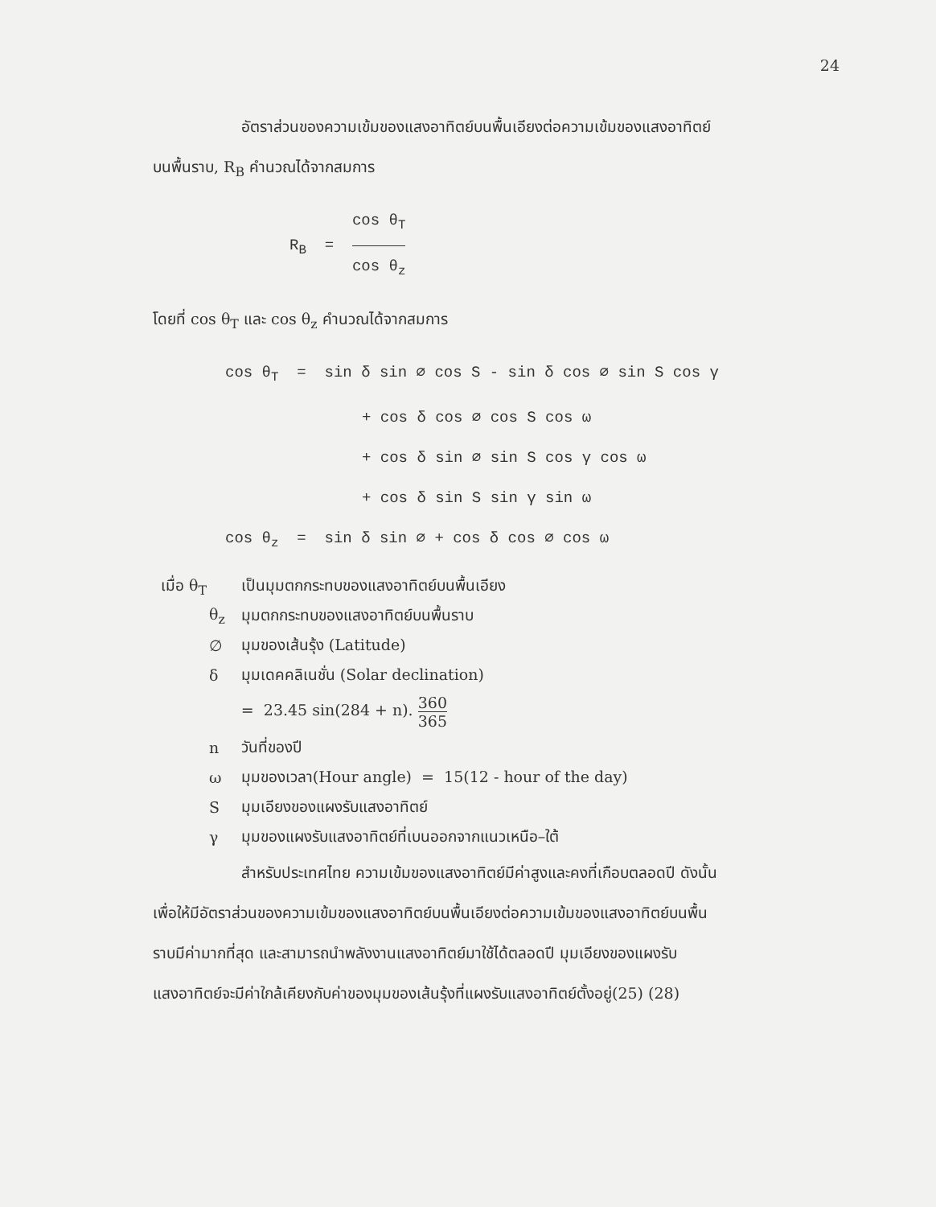24
อัตราส่วนของความเข้มของแสงอาทิตย์บนพื้นเอียงต่อความเข้มของแสงอาทิตย์
บนพื้นราบ, R<sub>B</sub> คำนวณได้จากสมการ
R<sub>B</sub> = cos θ<sub>T</sub> cos θ<sub>z</sub>
โดยที่ cos θ<sub>T</sub> และ cos θ<sub>z</sub> คำนวณได้จากสมการ
cos θ<sub>T</sub> = sin δ sin ∅ cos S - sin δ cos ∅ sin S cos γ
+ cos δ cos ∅ cos S cos ω
+ cos δ sin ∅ sin S cos γ cos ω
+ cos δ sin S sin γ sin ω
cos θ<sub>z</sub> = sin δ sin ∅ + cos δ cos ∅ cos ω
| เมื่อ θ<sub>T</sub> | เป็นมุมตกกระทบของแสงอาทิตย์บนพื้นเอียง |
| θ<sub>z</sub> | มุมตกกระทบของแสงอาทิตย์บนพื้นราบ |
| ∅ | มุมของเส้นรุ้ง (Latitude) |
| δ | มุมเดคคลิเนชั่น (Solar declination) |
| | = 23.45 sin(284 + n). 360 365 |
| n | วันที่ของปี |
| ω | มุมของเวลา(Hour angle) = 15(12 - hour of the day) |
| S | มุมเอียงของแผงรับแสงอาทิตย์ |
| γ | มุมของแผงรับแสงอาทิตย์ที่เบนออกจากแนวเหนือ–ใต้ |
สำหรับประเทศไทย ความเข้มของแสงอาทิตย์มีค่าสูงและคงที่เกือบตลอดปี ดังนั้น
เพื่อให้มีอัตราส่วนของความเข้มของแสงอาทิตย์บนพื้นเอียงต่อความเข้มของแสงอาทิตย์บนพื้น
ราบมีค่ามากที่สุด และสามารถนำพลังงานแสงอาทิตย์มาใช้ได้ตลอดปี มุมเอียงของแผงรับ
แสงอาทิตย์จะมีค่าใกล้เคียงกับค่าของมุมของเส้นรุ้งที่แผงรับแสงอาทิตย์ตั้งอยู่(25) (28)